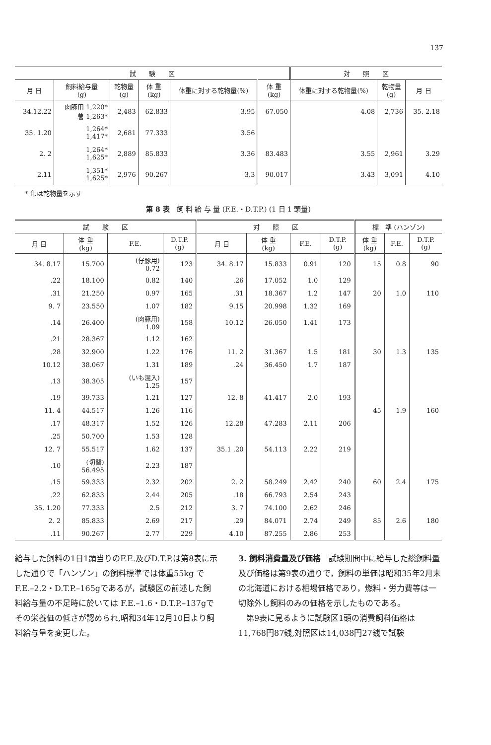137
| 試 験 区 | | | | | | 対 照 区 | | |
| --- | --- | --- | --- | --- | --- | --- | --- | --- |
| 月 日 | 飼料給与量 (g) | 乾物量 (g) | 体 重 (kg) | 体重に対する乾物量(%) | 体 重 (kg) | 体重に対する乾物量(%) | 乾物量 (g) | 月 日 |
| 34.12.22 | 肉豚用 1,220* 薯 1,263* | 2,483 | 62.833 | 3.95 | 67.050 | 4.08 | 2,736 | 35. 2.18 |
| 35. 1.20 | 1,264* 1,417* | 2,681 | 77.333 | 3.56 | | | | |
| 2. 2 | 1,264* 1,625* | 2,889 | 85.833 | 3.36 | 83.483 | 3.55 | 2,961 | 3.29 |
| 2.11 | 1,351* 1,625* | 2,976 | 90.267 | 3.3 | 90.017 | 3.43 | 3,091 | 4.10 |
* 印は乾物量を示す
第 8 表　飼 料 給 与 量 (F.E.・D.T.P.) (1 日 1 頭量)
| 試 験 区 | | | | 対 照 区 | | | | 標 準 (ハンゾン) | | |
| --- | --- | --- | --- | --- | --- | --- | --- | --- | --- | --- |
| 月 日 | 体 重 (kg) | F.E. | D.T.P. (g) | 月 日 | 体 重 (kg) | F.E. | D.T.P. (g) | 体 重 (kg) | F.E. | D.T.P. (g) |
| 34. 8.17 | 15.700 | (仔豚用) 0.72 | 123 | 34. 8.17 | 15.833 | 0.91 | 120 | 15 | 0.8 | 90 |
| .22 | 18.100 | 0.82 | 140 | .26 | 17.052 | 1.0 | 129 | | | |
| .31 | 21.250 | 0.97 | 165 | .31 | 18.367 | 1.2 | 147 | 20 | 1.0 | 110 |
| 9. 7 | 23.550 | 1.07 | 182 | 9.15 | 20.998 | 1.32 | 169 | | | |
| .14 | 26.400 | (肉豚用) 1.09 | 158 | 10.12 | 26.050 | 1.41 | 173 | | | |
| .21 | 28.367 | 1.12 | 162 | | | | | | | |
| .28 | 32.900 | 1.22 | 176 | 11. 2 | 31.367 | 1.5 | 181 | 30 | 1.3 | 135 |
| 10.12 | 38.067 | 1.31 | 189 | .24 | 36.450 | 1.7 | 187 | | | |
| .13 | 38.305 | (いも混入) 1.25 | 157 | | | | | | | |
| .19 | 39.733 | 1.21 | 127 | 12. 8 | 41.417 | 2.0 | 193 | | | |
| 11. 4 | 44.517 | 1.26 | 116 | | | | | 45 | 1.9 | 160 |
| .17 | 48.317 | 1.52 | 126 | 12.28 | 47.283 | 2.11 | 206 | | | |
| .25 | 50.700 | 1.53 | 128 | | | | | | | |
| 12. 7 | 55.517 | 1.62 | 137 | 35.1 .20 | 54.113 | 2.22 | 219 | | | |
| .10 | (切替) 56.495 | 2.23 | 187 | | | | | | | |
| .15 | 59.333 | 2.32 | 202 | 2. 2 | 58.249 | 2.42 | 240 | 60 | 2.4 | 175 |
| .22 | 62.833 | 2.44 | 205 | .18 | 66.793 | 2.54 | 243 | | | |
| 35. 1.20 | 77.333 | 2.5 | 212 | 3. 7 | 74.100 | 2.62 | 246 | | | |
| 2. 2 | 85.833 | 2.69 | 217 | .29 | 84.071 | 2.74 | 249 | 85 | 2.6 | 180 |
| .11 | 90.267 | 2.77 | 229 | 4.10 | 87.255 | 2.86 | 253 | | | |
給与した飼料の1日1頭当りのF.E.及びD.T.P.は第8表に示した通りで「ハンゾン」の飼料標準では体重55kg でF.E.–2.2・D.T.P.–165gであるが，試験区の前述した飼料給与量の不足時に於いては F.E.–1.6・D.T.P.–137gでその栄養価の低さが認められ,昭和34年12月10日より飼料給与量を変更した。
3. 飼料消費量及び価格　試験期間中に給与した総飼料量及び価格は第9表の通りで，飼料の単価は昭和35年2月末の北海道における相場価格であり，燃料・労力費等は一切除外し飼料のみの価格を示したものである。
　第9表に見るように試験区1頭の消費飼料価格は11,768円87銭,対照区は14,038円27銭で試験